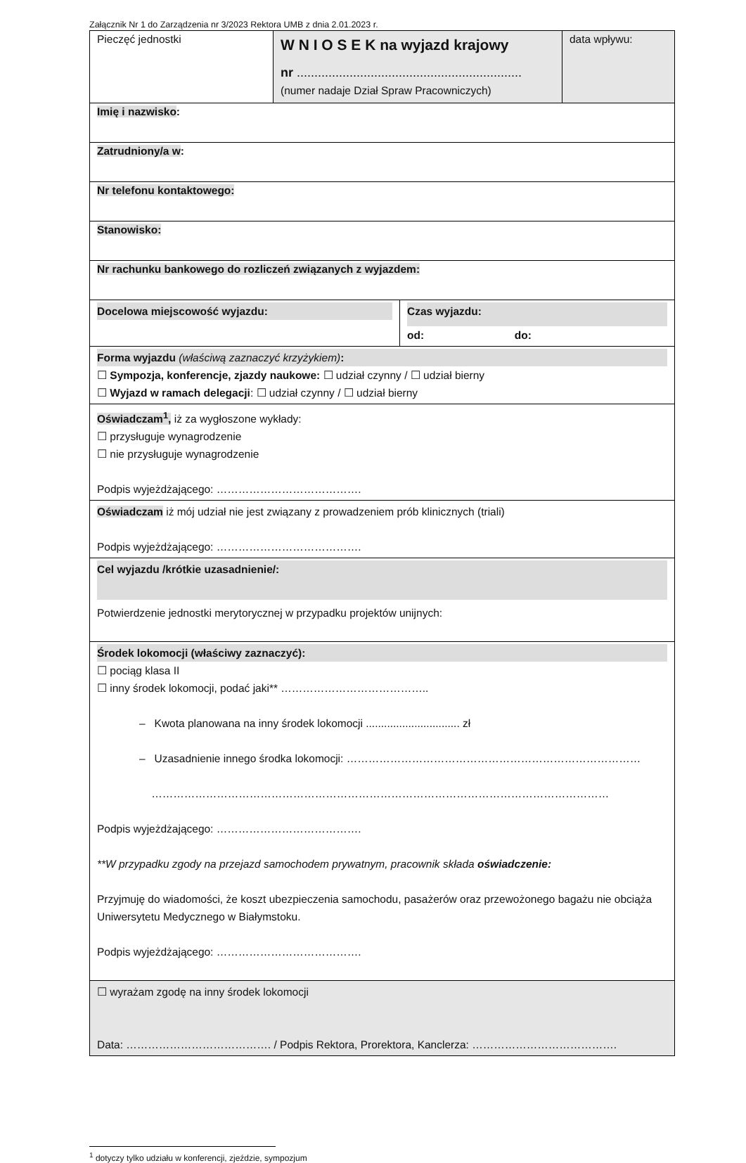Załącznik Nr 1 do Zarządzenia nr 3/2023 Rektora UMB z dnia 2.01.2023 r.
| Pieczęć jednostki | W N I O S E K na wyjazd krajowy nr ................................................................ (numer nadaje Dział Spraw Pracowniczych) | data wpływu: |
| Imię i nazwisko : | | |
| Zatrudniony/a w : | | |
| Nr telefonu kontaktowego: | | |
| Stanowisko: | | |
| Nr rachunku bankowego do rozliczeń związanych z wyjazdem: | | |
| / Docelowa miejscowość wyjazdu: / Czas wyjazdu: od: do: / | | |
| Forma wyjazdu (właściwą zaznaczyć krzyżykiem) : ☐ Sympozja, konferencje, zjazdy naukowe: ☐ udział czynny / ☐ udział bierny ☐ Wyjazd w ramach delegacji : ☐ udział czynny / ☐ udział bierny | | |
| Oświadczam<sup>1</sup>, iż za wygłoszone wykłady: ☐ przysługuje wynagrodzenie ☐ nie przysługuje wynagrodzenie Podpis wyjeżdżającego: …………………………………. | | |
| Oświadczam iż mój udział nie jest związany z prowadzeniem prób klinicznych (triali) Podpis wyjeżdżającego: …………………………………. | | |
| Cel wyjazdu /krótkie uzasadnienie/: Potwierdzenie jednostki merytorycznej w przypadku projektów unijnych: | | |
| Środek lokomocji (właściwy zaznaczyć): ☐ pociąg klasa II ☐ inny środek lokomocji, podać jaki** ………………………………….. – Kwota planowana na inny środek lokomocji ............................... zł – Uzasadnienie innego środka lokomocji: ……………………………………………………………………… ……………………………………………………………………………………………………………… Podpis wyjeżdżającego: …………………………………. **W przypadku zgody na przejazd samochodem prywatnym, pracownik składa oświadczenie: Przyjmuję do wiadomości, że koszt ubezpieczenia samochodu, pasażerów oraz przewożonego bagażu nie obciąża Uniwersytetu Medycznego w Białymstoku. Podpis wyjeżdżającego: …………………………………. | | |
| ☐ wyrażam zgodę na inny środek lokomocji Data: …………………………………. / Podpis Rektora, Prorektora, Kanclerza: …………………………………. | | |
<sup>1</sup> dotyczy tylko udziału w konferencji, zjeździe, sympozjum